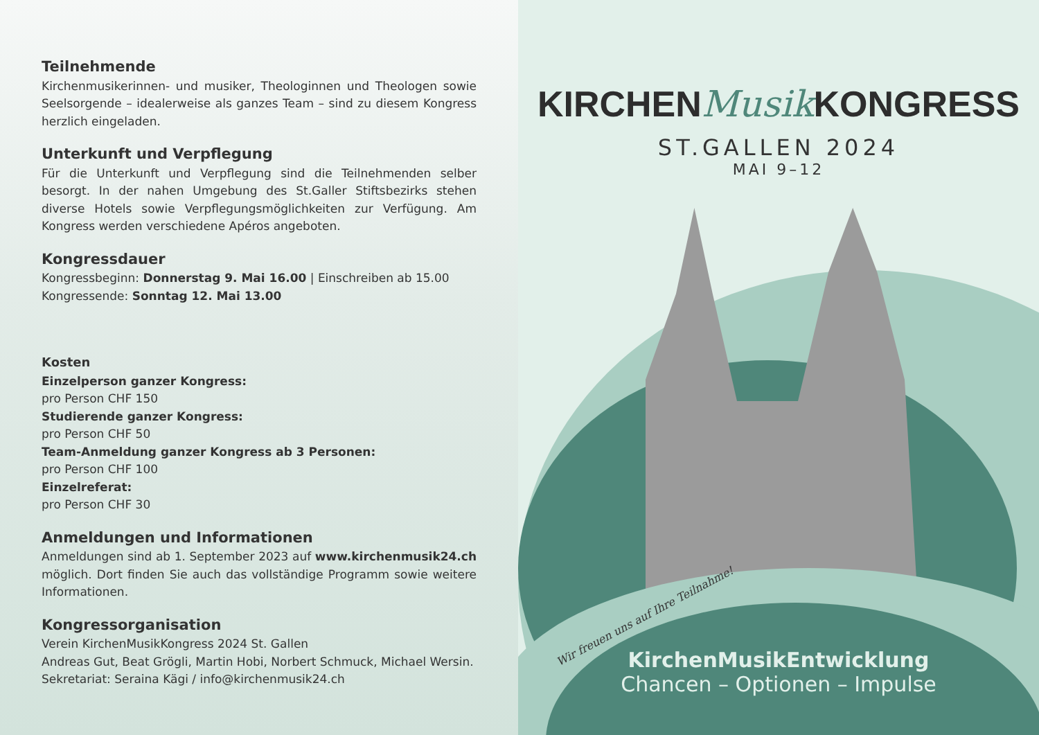Teilnehmende
Kirchenmusikerinnen- und musiker, Theologinnen und Theologen sowie Seelsorgende – idealerweise als ganzes Team – sind zu diesem Kongress herzlich eingeladen.
Unterkunft und Verpflegung
Für die Unterkunft und Verpflegung sind die Teilnehmenden selber besorgt. In der nahen Umgebung des St.Galler Stiftsbezirks stehen diverse Hotels sowie Verpflegungsmöglichkeiten zur Verfügung. Am Kongress werden verschiedene Apéros angeboten.
Kongressdauer
Kongressbeginn: Donnerstag 9. Mai 16.00 | Einschreiben ab 15.00
Kongressende: Sonntag 12. Mai 13.00
Kosten
Einzelperson ganzer Kongress:
pro Person CHF 150
Studierende ganzer Kongress:
pro Person CHF 50
Team-Anmeldung ganzer Kongress ab 3 Personen:
pro Person CHF 100
Einzelreferat:
pro Person CHF 30
Anmeldungen und Informationen
Anmeldungen sind ab 1. September 2023 auf www.kirchenmusik24.ch möglich. Dort finden Sie auch das vollständige Programm sowie weitere Informationen.
Kongressorganisation
Verein KirchenMusikKongress 2024 St. Gallen
Andreas Gut, Beat Grögli, Martin Hobi, Norbert Schmuck, Michael Wersin.
Sekretariat: Seraina Kägi / info@kirchenmusik24.ch
KIRCHENMusik KONGRESS
ST.GALLEN 2024
MAI 9–12
Wir freuen uns auf Ihre Teilnahme!
KirchenMusikEntwicklung
Chancen – Optionen – Impulse